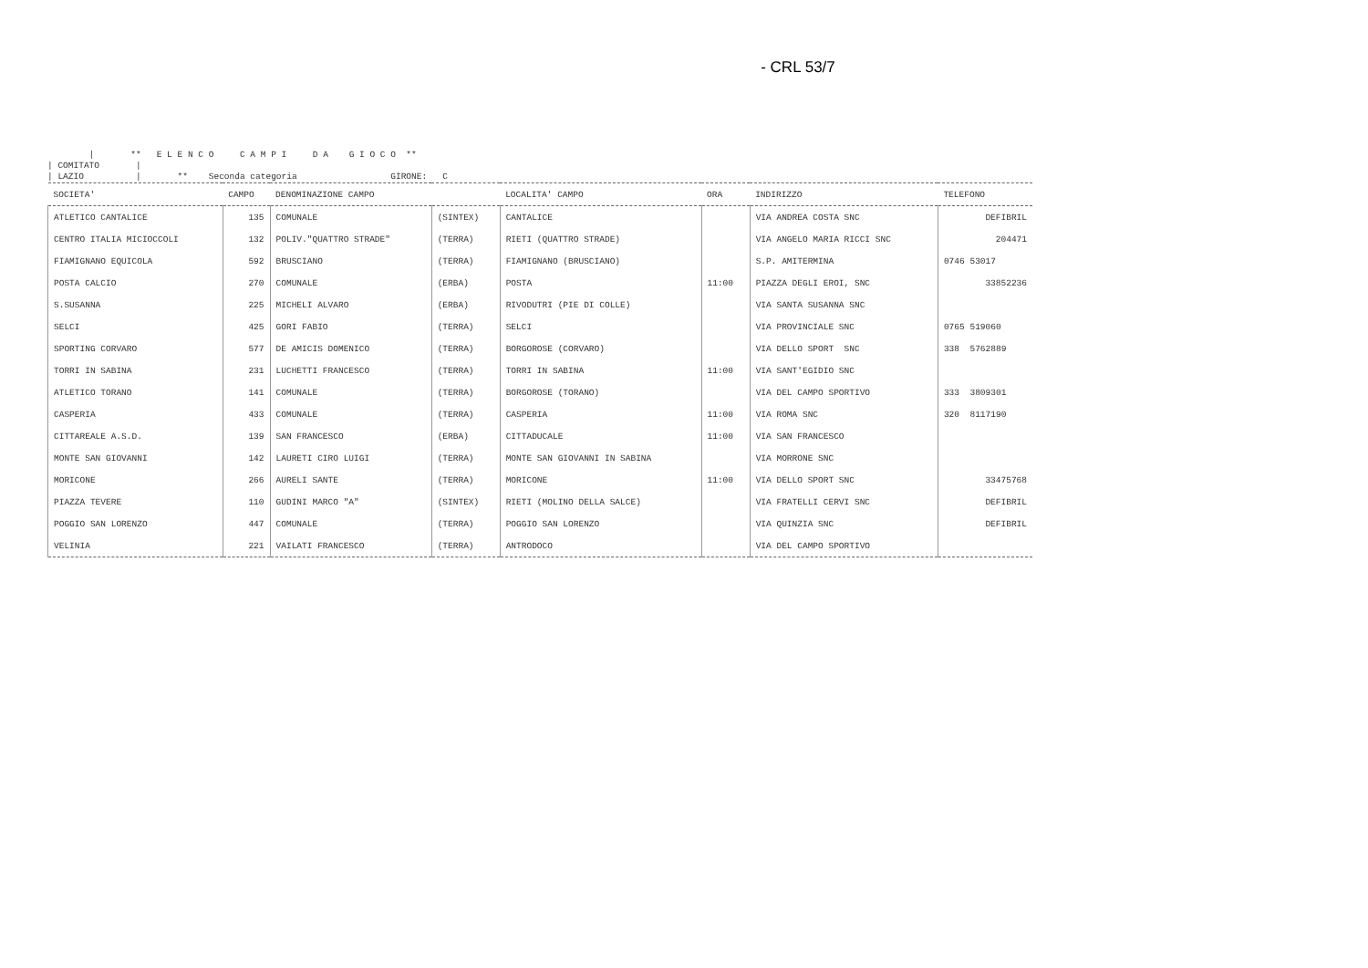- CRL 53/7
| ** E L E N C O C A M P I D A G I O C O ** | COMITATO | | LAZIO | ** Seconda categoria GIRONE: C
| SOCIETA' | CAMPO | DENOMINAZIONE CAMPO | | LOCALITA' CAMPO | ORA | INDIRIZZO | TELEFONO |
| --- | --- | --- | --- | --- | --- | --- | --- |
| ATLETICO CANTALICE | 135 | COMUNALE | (SINTEX) | CANTALICE | | VIA ANDREA COSTA SNC | DEFIBRIL |
| CENTRO ITALIA MICIOCCOLI | 132 | POLIV."QUATTRO STRADE" | (TERRA) | RIETI (QUATTRO STRADE) | | VIA ANGELO MARIA RICCI SNC | 204471 |
| FIAMIGNANO EQUICOLA | 592 | BRUSCIANO | (TERRA) | FIAMIGNANO (BRUSCIANO) | | S.P. AMITERMINA | 0746 53017 |
| POSTA CALCIO | 270 | COMUNALE | (ERBA) | POSTA | 11:00 | PIAZZA DEGLI EROI, SNC | 33852236 |
| S.SUSANNA | 225 | MICHELI ALVARO | (ERBA) | RIVODUTRI (PIE DI COLLE) | | VIA SANTA SUSANNA SNC | |
| SELCI | 425 | GORI FABIO | (TERRA) | SELCI | | VIA PROVINCIALE SNC | 0765 519060 |
| SPORTING CORVARO | 577 | DE AMICIS DOMENICO | (TERRA) | BORGOROSE (CORVARO) | | VIA DELLO SPORT SNC | 338 5762889 |
| TORRI IN SABINA | 231 | LUCHETTI FRANCESCO | (TERRA) | TORRI IN SABINA | 11:00 | VIA SANT'EGIDIO SNC | |
| ATLETICO TORANO | 141 | COMUNALE | (TERRA) | BORGOROSE (TORANO) | | VIA DEL CAMPO SPORTIVO | 333 3809301 |
| CASPERIA | 433 | COMUNALE | (TERRA) | CASPERIA | 11:00 | VIA ROMA SNC | 320 8117190 |
| CITTAREALE A.S.D. | 139 | SAN FRANCESCO | (ERBA) | CITTADUCALE | 11:00 | VIA SAN FRANCESCO | |
| MONTE SAN GIOVANNI | 142 | LAURETI CIRO LUIGI | (TERRA) | MONTE SAN GIOVANNI IN SABINA | | VIA MORRONE SNC | |
| MORICONE | 266 | AURELI SANTE | (TERRA) | MORICONE | 11:00 | VIA DELLO SPORT SNC | 33475768 |
| PIAZZA TEVERE | 110 | GUDINI MARCO "A" | (SINTEX) | RIETI (MOLINO DELLA SALCE) | | VIA FRATELLI CERVI SNC | DEFIBRIL |
| POGGIO SAN LORENZO | 447 | COMUNALE | (TERRA) | POGGIO SAN LORENZO | | VIA QUINZIA SNC | DEFIBRIL |
| VELINIA | 221 | VAILATI FRANCESCO | (TERRA) | ANTRODOCO | | VIA DEL CAMPO SPORTIVO | |